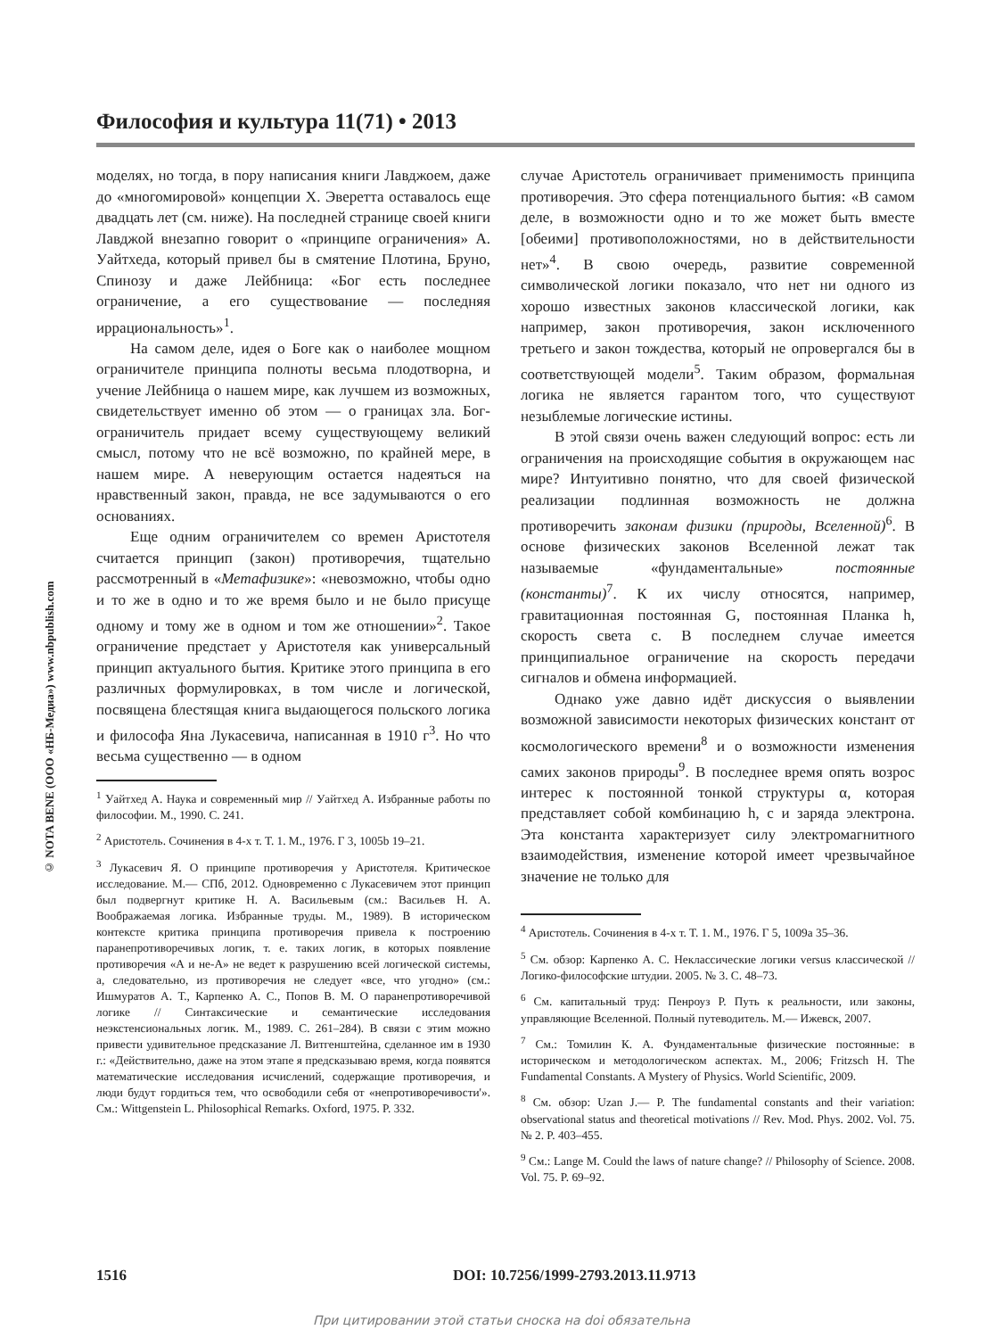Философия и культура 11(71) • 2013
© NOTA BENE (ООО «НБ-Медиа») www.nbpublish.com
моделях, но тогда, в пору написания книги Лавджоем, даже до «многомировой» концепции Х. Эверетта оставалось еще двадцать лет (см. ниже). На последней странице своей книги Лавджой внезапно говорит о «принципе ограничения» А. Уайтхеда, который привел бы в смятение Плотина, Бруно, Спинозу и даже Лейбница: «Бог есть последнее ограничение, а его существование — последняя иррациональность»<sup>1</sup>.
На самом деле, идея о Боге как о наиболее мощном ограничителе принципа полноты весьма плодотворна, и учение Лейбница о нашем мире, как лучшем из возможных, свидетельствует именно об этом — о границах зла. Бог-ограничитель придает всему существующему великий смысл, потому что не всё возможно, по крайней мере, в нашем мире. А неверующим остается надеяться на нравственный закон, правда, не все задумываются о его основаниях.
Еще одним ограничителем со времен Аристотеля считается принцип (закон) противоречия, тщательно рассмотренный в «Метафизике»: «невозможно, чтобы одно и то же в одно и то же время было и не было присуще одному и тому же в одном и том же отношении»<sup>2</sup>. Такое ограничение предстает у Аристотеля как универсальный принцип актуального бытия. Критике этого принципа в его различных формулировках, в том числе и логической, посвящена блестящая книга выдающегося польского логика и философа Яна Лукасевича, написанная в 1910 г<sup>3</sup>. Но что весьма существенно — в одном
<sup>1</sup> Уайтхед А. Наука и современный мир // Уайтхед А. Избранные работы по философии. М., 1990. С. 241.
<sup>2</sup> Аристотель. Сочинения в 4-х т. Т. 1. М., 1976. Г 3, 1005b 19–21.
<sup>3</sup> Лукасевич Я. О принципе противоречия у Аристотеля. Критическое исследование. М.— СПб, 2012. Одновременно с Лукасевичем этот принцип был подвергнут критике Н. А. Васильевым (см.: Васильев Н. А. Воображаемая логика. Избранные труды. М., 1989). В историческом контексте критика принципа противоречия привела к построению паранепротиворечивых логик, т. е. таких логик, в которых появление противоречия «А и не-А» не ведет к разрушению всей логической системы, а, следовательно, из противоречия не следует «все, что угодно» (см.: Ишмуратов А. Т., Карпенко А. С., Попов В. М. О паранепротиворечивой логике // Синтаксические и семантические исследования неэкстенсиональных логик. М., 1989. С. 261–284). В связи с этим можно привести удивительное предсказание Л. Витгенштейна, сделанное им в 1930 г.: «Действительно, даже на этом этапе я предсказываю время, когда появятся математические исследования исчислений, содержащие противоречия, и люди будут гордиться тем, что освободили себя от «непротиворечивости'». См.: Wittgenstein L. Philosophical Remarks. Oxford, 1975. P. 332.
случае Аристотель ограничивает применимость принципа противоречия. Это сфера потенциального бытия: «В самом деле, в возможности одно и то же может быть вместе [обеими] противоположностями, но в действительности нет»<sup>4</sup>. В свою очередь, развитие современной символической логики показало, что нет ни одного из хорошо известных законов классической логики, как например, закон противоречия, закон исключенного третьего и закон тождества, который не опровергался бы в соответствующей модели<sup>5</sup>. Таким образом, формальная логика не является гарантом того, что существуют незыблемые логические истины.
В этой связи очень важен следующий вопрос: есть ли ограничения на происходящие события в окружающем нас мире? Интуитивно понятно, что для своей физической реализации подлинная возможность не должна противоречить законам физики (природы, Вселенной)<sup>6</sup>. В основе физических законов Вселенной лежат так называемые «фундаментальные» постоянные (константы)<sup>7</sup>. К их числу относятся, например, гравитационная постоянная G, постоянная Планка h, скорость света c. В последнем случае имеется принципиальное ограничение на скорость передачи сигналов и обмена информацией.
Однако уже давно идёт дискуссия о выявлении возможной зависимости некоторых физических констант от космологического времени<sup>8</sup> и о возможности изменения самих законов природы<sup>9</sup>. В последнее время опять возрос интерес к постоянной тонкой структуры α, которая представляет собой комбинацию h, c и заряда электрона. Эта константа характеризует силу электромагнитного взаимодействия, изменение которой имеет чрезвычайное значение не только для
<sup>4</sup> Аристотель. Сочинения в 4-х т. Т. 1. М., 1976. Г 5, 1009a 35–36.
<sup>5</sup> См. обзор: Карпенко А. С. Неклассические логики versus классической // Логико-философские штудии. 2005. № 3. С. 48–73.
<sup>6</sup> См. капитальный труд: Пенроуз Р. Путь к реальности, или законы, управляющие Вселенной. Полный путеводитель. М.— Ижевск, 2007.
<sup>7</sup> См.: Томилин К. А. Фундаментальные физические постоянные: в историческом и методологическом аспектах. М., 2006; Fritzsch H. The Fundamental Constants. A Mystery of Physics. World Scientific, 2009.
<sup>8</sup> См. обзор: Uzan J.— P. The fundamental constants and their variation: observational status and theoretical motivations // Rev. Mod. Phys. 2002. Vol. 75. № 2. P. 403–455.
<sup>9</sup> См.: Lange M. Could the laws of nature change? // Philosophy of Science. 2008. Vol. 75. P. 69–92.
1516 DOI: 10.7256/1999-2793.2013.11.9713
При цитировании этой статьи сноска на doi обязательна